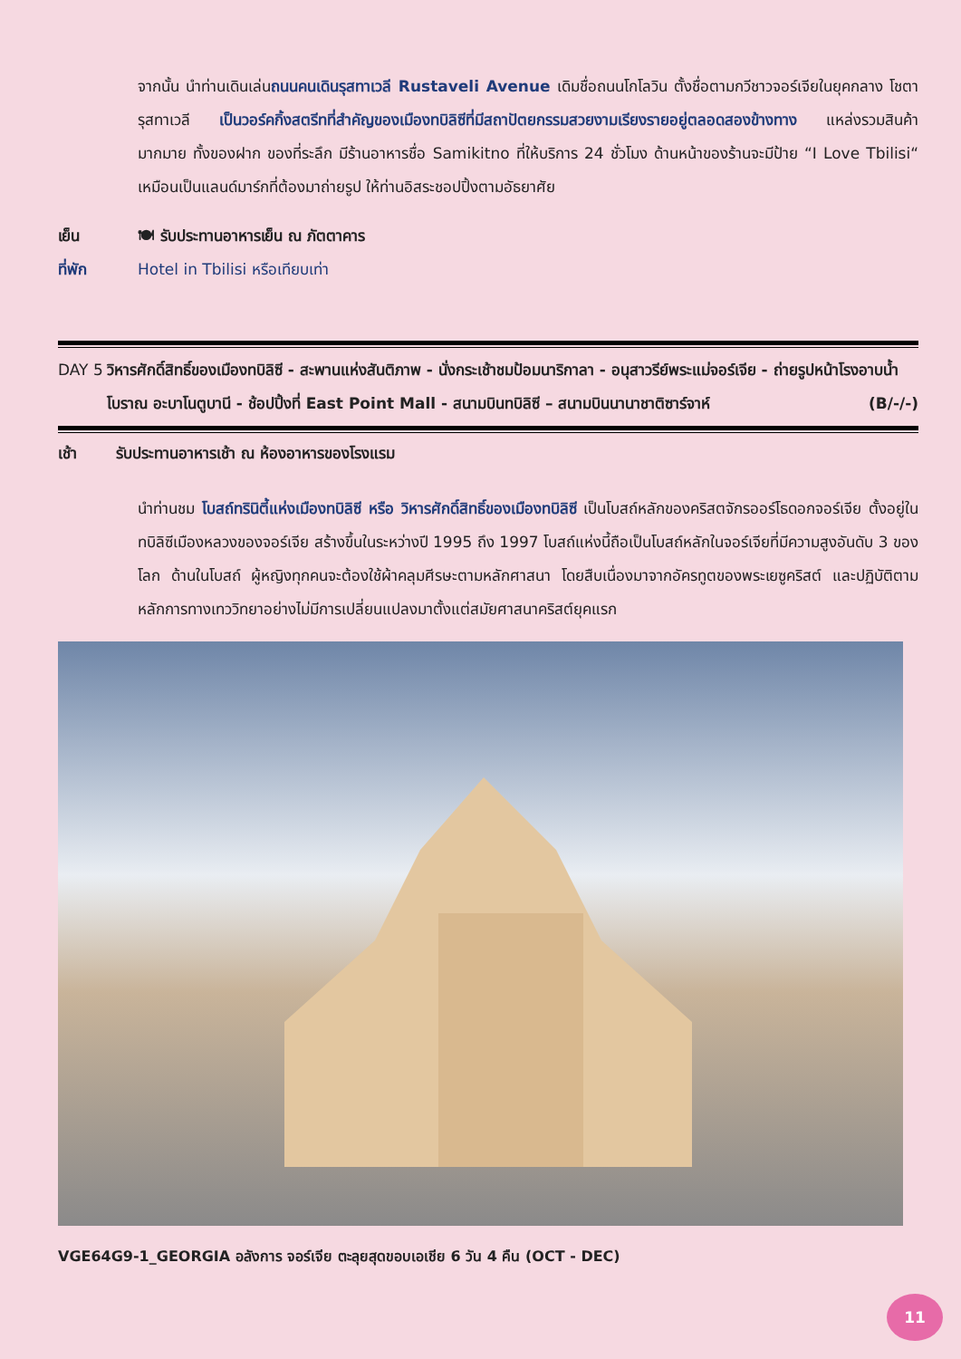จากนั้น นำท่านเดินเล่นถนนคนเดินรุสทาเวลี Rustaveli Avenue เดิมชื่อถนนโกโลวิน ตั้งชื่อตามกวีชาวจอร์เจียในยุคกลาง โชตา รุสทาเวลี เป็นวอร์คกิ้งสตรีทที่สำคัญของเมืองทบิลิซีที่มีสถาปัตยกรรมสวยงามเรียงรายอยู่ตลอดสองข้างทาง แหล่งรวมสินค้ามากมาย ทั้งของฝาก ของที่ระลึก มีร้านอาหารชื่อ Samikitno ที่ให้บริการ 24 ชั่วโมง ด้านหน้าของร้านจะมีป้าย “I Love Tbilisi“ เหมือนเป็นแลนด์มาร์กที่ต้องมาถ่ายรูป ให้ท่านอิสระชอปปิ้งตามอัธยาศัย
เย็น 🍽 รับประทานอาหารเย็น ณ ภัตตาคาร
ที่พัก Hotel in Tbilisi หรือเทียบเท่า
DAY 5 วิหารศักดิ์สิทธิ์ของเมืองทบิลิซี - สะพานแห่งสันติภาพ - นั่งกระเช้าชมป้อมนาริกาลา - อนุสาวรีย์พระแม่จอร์เจีย - ถ่ายรูปหน้าโรงอาบน้ำโบราณ อะบาโนตูบานี - ช้อปปิ้งที่ East Point Mall - สนามบินทบิลิซี – สนามบินนานาชาติซาร์จาห์ (B/-/-)
เช้า รับประทานอาหารเช้า ณ ห้องอาหารของโรงแรม
นำท่านชม โบสถ์ทรินิตี้แห่งเมืองทบิลิซี หรือ วิหารศักดิ์สิทธิ์ของเมืองทบิลิซี เป็นโบสถ์หลักของคริสตจักรออร์โธดอกจอร์เจีย ตั้งอยู่ในทบิลิซีเมืองหลวงของจอร์เจีย สร้างขึ้นในระหว่างปี 1995 ถึง 1997 โบสถ์แห่งนี้ถือเป็นโบสถ์หลักในจอร์เจียที่มีความสูงอันดับ 3 ของโลก ด้านในโบสถ์ ผู้หญิงทุกคนจะต้องใช้ผ้าคลุมศีรษะตามหลักศาสนา โดยสืบเนื่องมาจากอัครทูตของพระเยซูคริสต์ และปฏิบัติตามหลักการทางเทววิทยาอย่างไม่มีการเปลี่ยนแปลงมาตั้งแต่สมัยศาสนาคริสต์ยุคแรก
VGE64G9-1_GEORGIA อลังการ จอร์เจีย ตะลุยสุดขอบเอเชีย 6 วัน 4 คืน (OCT - DEC)
11